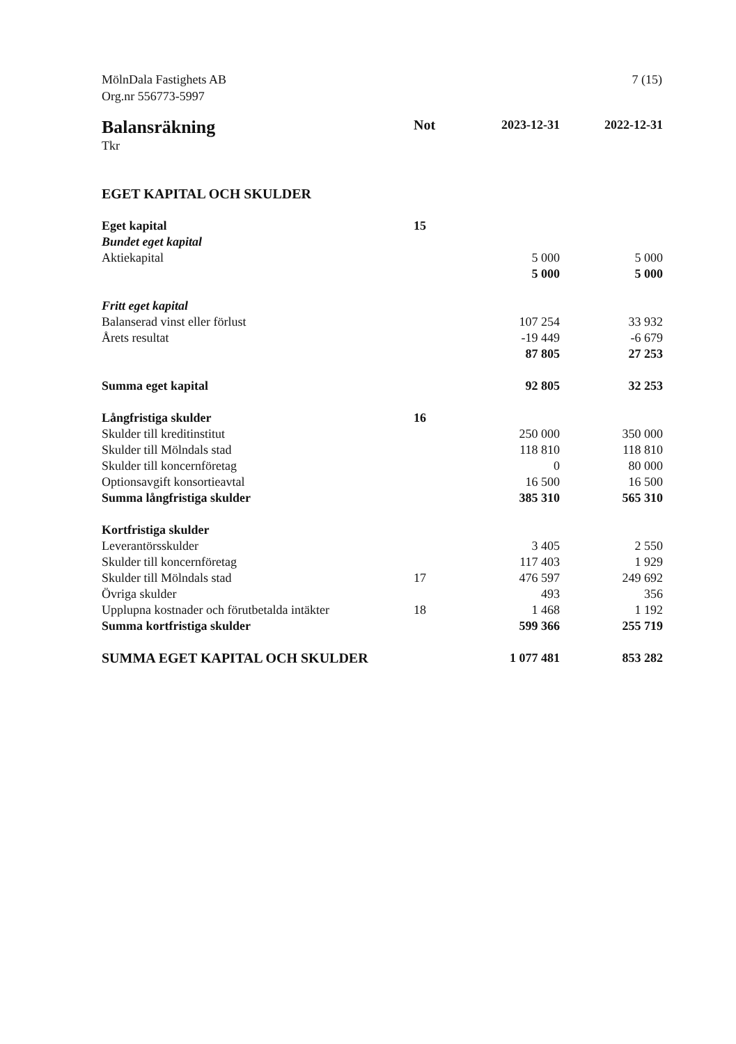MölnDala Fastighets AB
Org.nr 556773-5997
7 (15)
| Balansräkning | Not | 2023-12-31 | 2022-12-31 |
| --- | --- | --- | --- |
| Tkr | | | |
| EGET KAPITAL OCH SKULDER | | | |
| Eget kapital | 15 | | |
| Bundet eget kapital | | | |
| Aktiekapital | | 5 000 | 5 000 |
| | | 5 000 | 5 000 |
| Fritt eget kapital | | | |
| Balanserad vinst eller förlust | | 107 254 | 33 932 |
| Årets resultat | | -19 449 | -6 679 |
| | | 87 805 | 27 253 |
| Summa eget kapital | | 92 805 | 32 253 |
| Långfristiga skulder | 16 | | |
| Skulder till kreditinstitut | | 250 000 | 350 000 |
| Skulder till Mölndals stad | | 118 810 | 118 810 |
| Skulder till koncernföretag | | 0 | 80 000 |
| Optionsavgift konsortieavtal | | 16 500 | 16 500 |
| Summa långfristiga skulder | | 385 310 | 565 310 |
| Kortfristiga skulder | | | |
| Leverantörsskulder | | 3 405 | 2 550 |
| Skulder till koncernföretag | | 117 403 | 1 929 |
| Skulder till Mölndals stad | 17 | 476 597 | 249 692 |
| Övriga skulder | | 493 | 356 |
| Upplupna kostnader och förutbetalda intäkter | 18 | 1 468 | 1 192 |
| Summa kortfristiga skulder | | 599 366 | 255 719 |
| SUMMA EGET KAPITAL OCH SKULDER | | 1 077 481 | 853 282 |